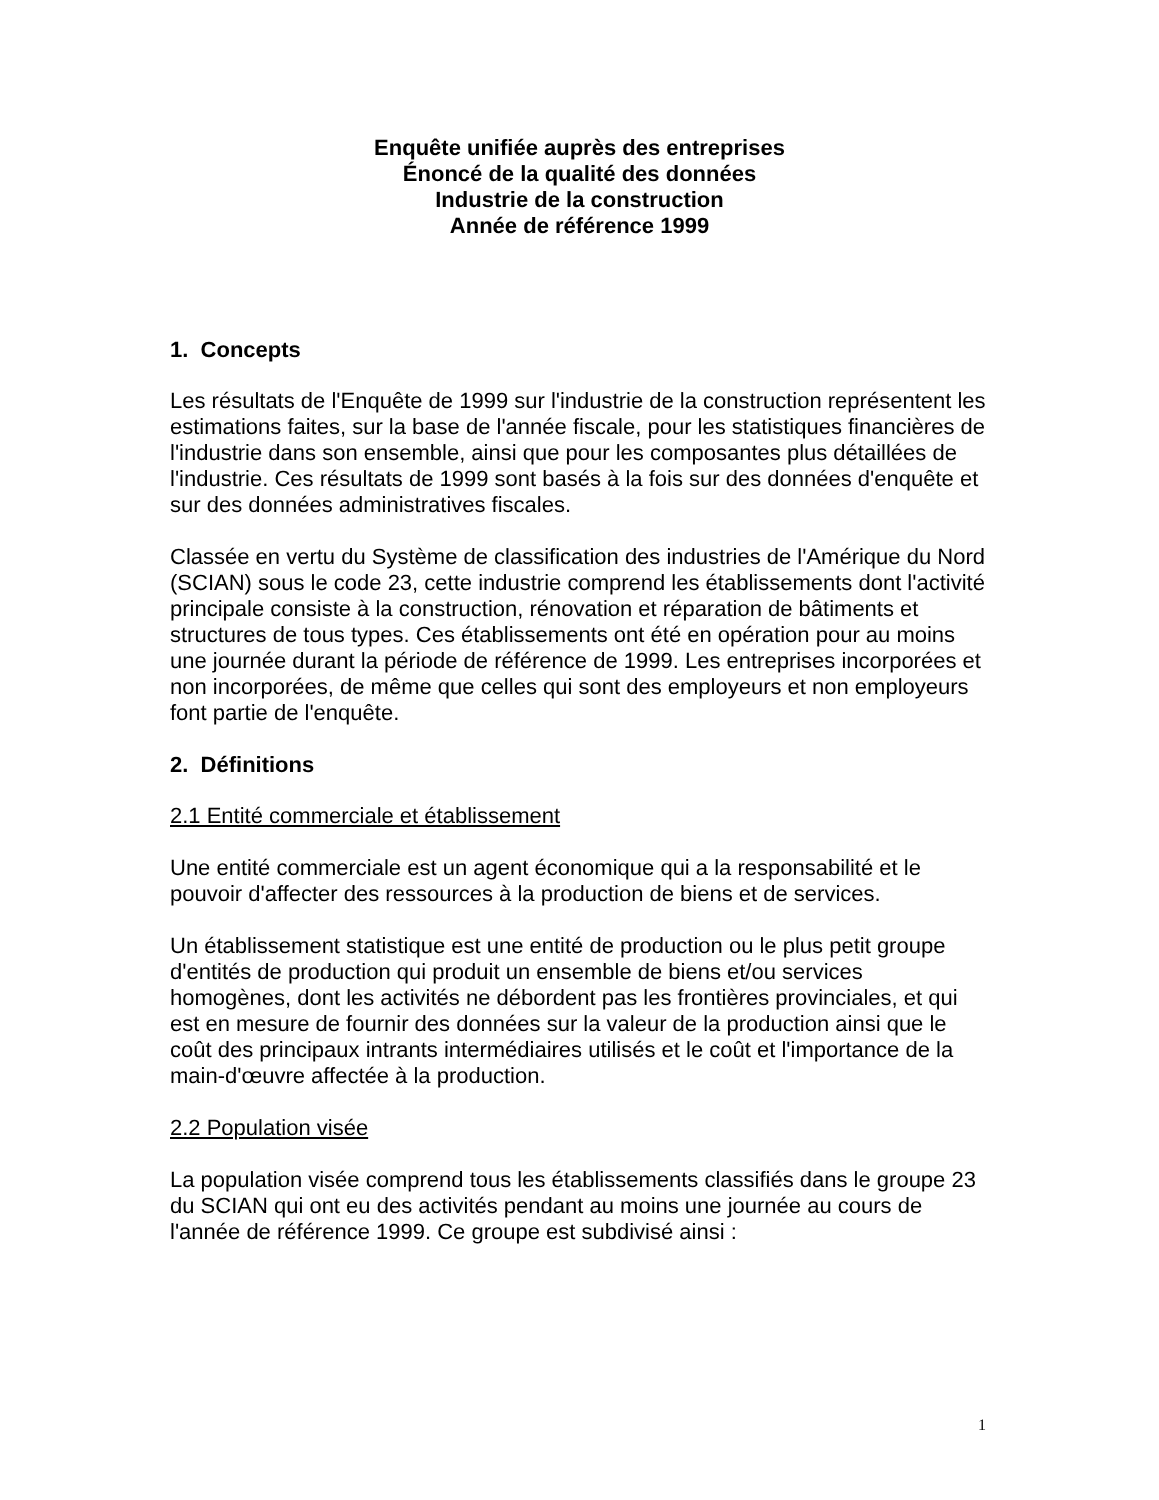Enquête unifiée auprès des entreprises
Énoncé de la qualité des données
Industrie de la construction
Année de référence 1999
1. Concepts
Les résultats de l'Enquête de 1999 sur l'industrie de la construction représentent les estimations faites, sur la base de l'année fiscale, pour les statistiques financières de l'industrie dans son ensemble, ainsi que pour les composantes plus détaillées de l'industrie. Ces résultats de 1999 sont basés à la fois sur des données d'enquête et sur des données administratives fiscales.
Classée en vertu du Système de classification des industries de l'Amérique du Nord (SCIAN) sous le code 23, cette industrie comprend les établissements dont l'activité principale consiste à la construction, rénovation et réparation de bâtiments et structures de tous types. Ces établissements ont été en opération pour au moins une journée durant la période de référence de 1999. Les entreprises incorporées et non incorporées, de même que celles qui sont des employeurs et non employeurs font partie de l'enquête.
2. Définitions
2.1 Entité commerciale et établissement
Une entité commerciale est un agent économique qui a la responsabilité et le pouvoir d'affecter des ressources à la production de biens et de services.
Un établissement statistique est une entité de production ou le plus petit groupe d'entités de production qui produit un ensemble de biens et/ou services homogènes, dont les activités ne débordent pas les frontières provinciales, et qui est en mesure de fournir des données sur la valeur de la production ainsi que le coût des principaux intrants intermédiaires utilisés et le coût et l'importance de la main-d'œuvre affectée à la production.
2.2 Population visée
La population visée comprend tous les établissements classifiés dans le groupe 23 du SCIAN qui ont eu des activités pendant au moins une journée au cours de l'année de référence 1999. Ce groupe est subdivisé ainsi :
1